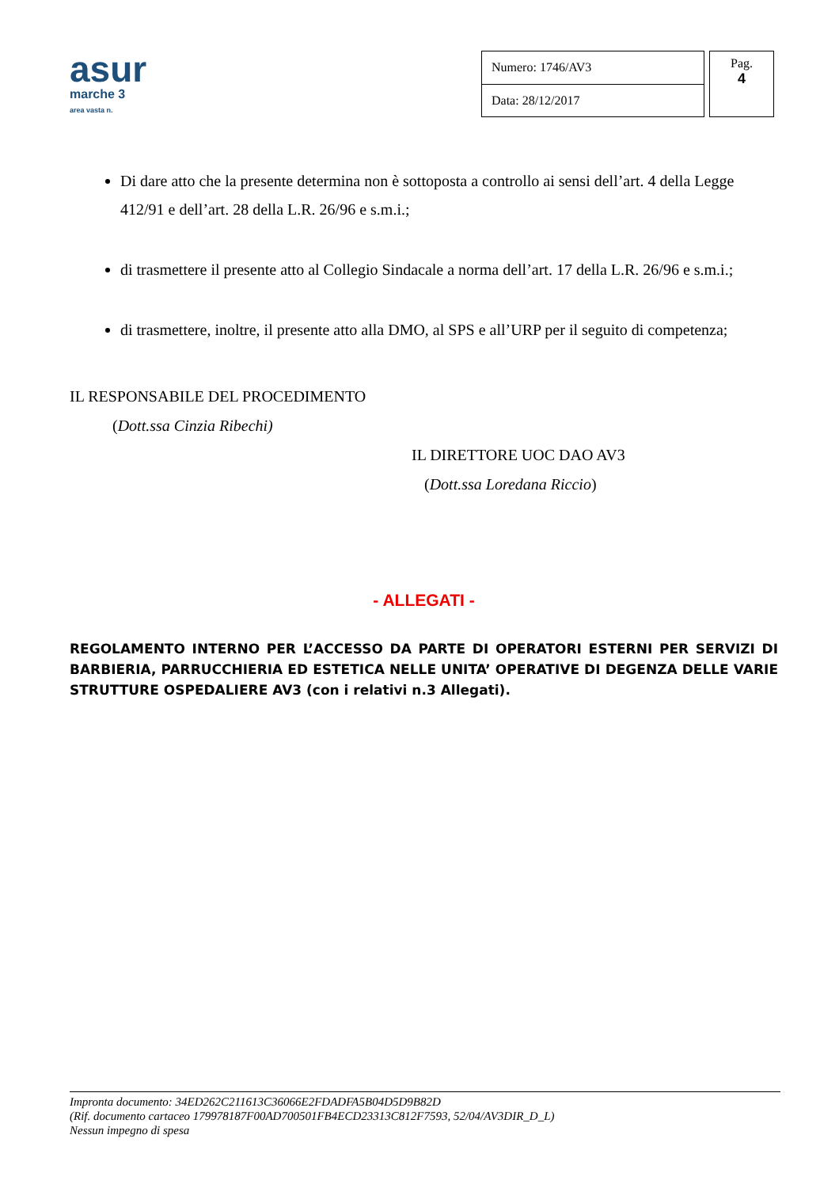asur
marche 3
area vasta n.
| Numero: 1746/AV3 |
| Data: 28/12/2017 |
Pag.
4
Di dare atto che la presente determina non è sottoposta a controllo ai sensi dell’art. 4 della Legge 412/91 e dell’art. 28 della L.R. 26/96 e s.m.i.;
di trasmettere il presente atto al Collegio Sindacale a norma dell’art. 17 della L.R. 26/96 e s.m.i.;
di trasmettere, inoltre, il presente atto alla DMO, al SPS e all’URP per il seguito di competenza;
IL RESPONSABILE DEL PROCEDIMENTO
(Dott.ssa Cinzia Ribechi)
IL DIRETTORE UOC DAO AV3
(Dott.ssa Loredana Riccio)
- ALLEGATI -
REGOLAMENTO INTERNO PER L’ACCESSO DA PARTE DI OPERATORI ESTERNI PER SERVIZI DI BARBIERIA, PARRUCCHIERIA ED ESTETICA NELLE UNITA’ OPERATIVE DI DEGENZA DELLE VARIE STRUTTURE OSPEDALIERE AV3 (con i relativi n.3 Allegati).
Impronta documento: 34ED262C211613C36066E2FDADFA5B04D5D9B82D
(Rif. documento cartaceo 179978187F00AD700501FB4ECD23313C812F7593, 52/04/AV3DIR_D_L)
Nessun impegno di spesa